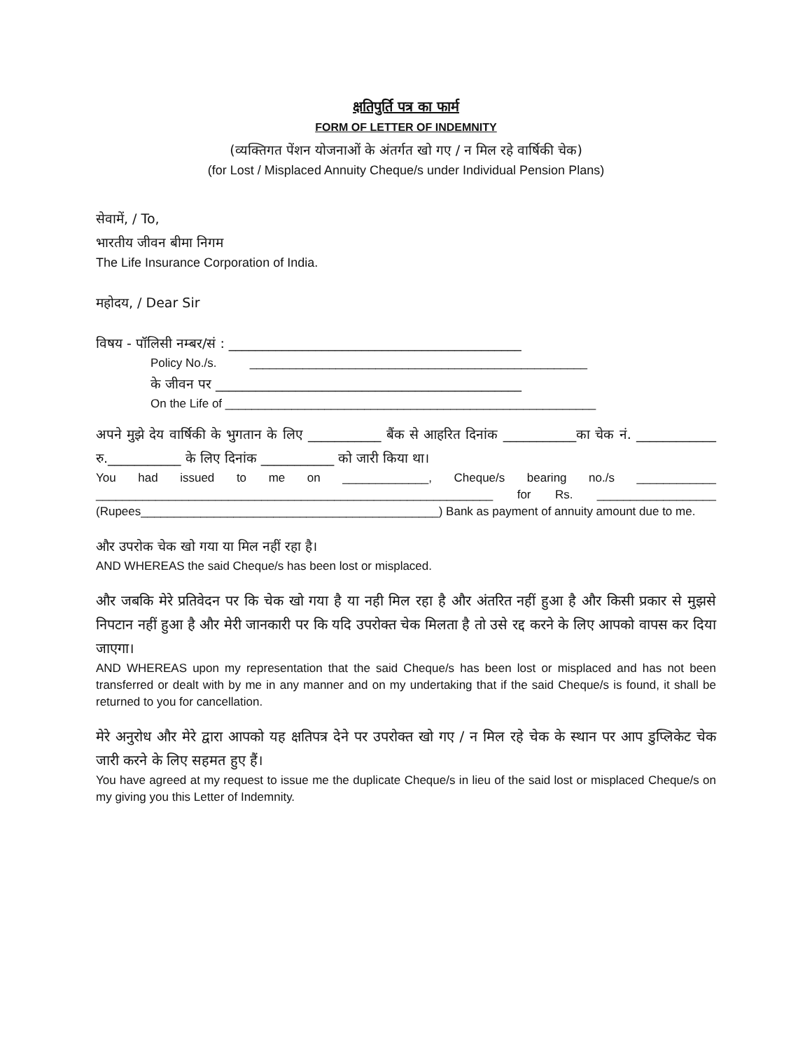क्षतिपुर्ति पत्र का फार्म
FORM OF LETTER OF INDEMNITY
(व्यक्तिगत पेंशन योजनाओं के अंतर्गत खो गए / न मिल रहे वार्षिकी चेक)
(for Lost / Misplaced Annuity Cheque/s under Individual Pension Plans)
सेवामें, / To,
भारतीय जीवन बीमा निगम
The Life Insurance Corporation of India.
महोदय, / Dear Sir
विषय - पॉलिसी नम्बर/सं : ____________________________________________
Policy No./s. ___________________________________________________
के जीवन पर ______________________________________________
On the Life of ________________________________________________________
अपने मुझे देय वार्षिकी के भुगतान के लिए ___________ बैंक से आहरित दिनांक ___________का चेक नं. ____________ रु.___________ के लिए दिनांक ___________ को जारी किया था।
You had issued to me on _____________, Cheque/s bearing no./s ____________ ____________________________________________________________ for Rs. __________________ (Rupees_____________________________________________) Bank as payment of annuity amount due to me.
और उपरोक चेक खो गया या मिल नहीं रहा है।
AND WHEREAS the said Cheque/s has been lost or misplaced.
और जबकि मेरे प्रतिवेदन पर कि चेक खो गया है या नही मिल रहा है और अंतरित नहीं हुआ है और किसी प्रकार से मुझसे निपटान नहीं हुआ है और मेरी जानकारी पर कि यदि उपरोक्त चेक मिलता है तो उसे रद्द करने के लिए आपको वापस कर दिया जाएगा।
AND WHEREAS upon my representation that the said Cheque/s has been lost or misplaced and has not been transferred or dealt with by me in any manner and on my undertaking that if the said Cheque/s is found, it shall be returned to you for cancellation.
मेरे अनुरोध और मेरे द्वारा आपको यह क्षतिपत्र देने पर उपरोक्त खो गए / न मिल रहे चेक के स्थान पर आप डुप्लिकेट चेक जारी करने के लिए सहमत हुए हैं।
You have agreed at my request to issue me the duplicate Cheque/s in lieu of the said lost or misplaced Cheque/s on my giving you this Letter of Indemnity.